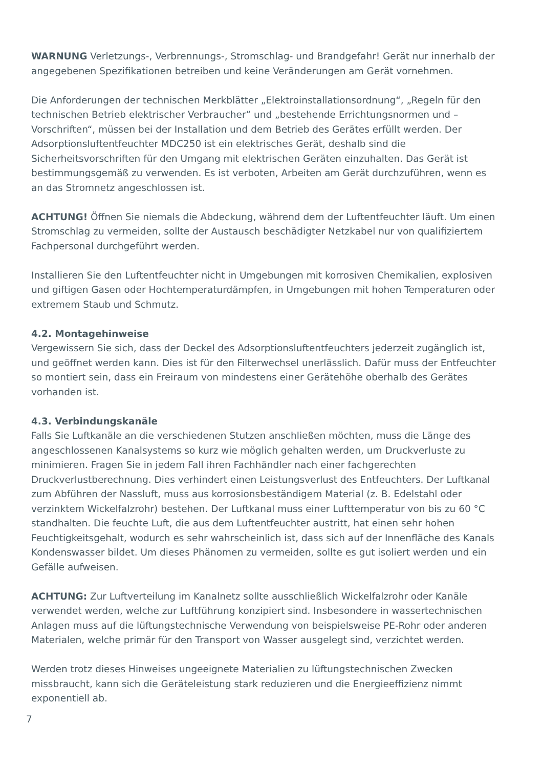WARNUNG Verletzungs-, Verbrennungs-, Stromschlag- und Brandgefahr! Gerät nur innerhalb der angegebenen Spezifikationen betreiben und keine Veränderungen am Gerät vornehmen.
Die Anforderungen der technischen Merkblätter „Elektroinstallationsordnung“, „Regeln für den technischen Betrieb elektrischer Verbraucher“ und „bestehende Errichtungsnormen und –Vorschriften“, müssen bei der Installation und dem Betrieb des Gerätes erfüllt werden. Der Adsorptionsluftentfeuchter MDC250 ist ein elektrisches Gerät, deshalb sind die Sicherheitsvorschriften für den Umgang mit elektrischen Geräten einzuhalten. Das Gerät ist bestimmungsgemäß zu verwenden. Es ist verboten, Arbeiten am Gerät durchzuführen, wenn es an das Stromnetz angeschlossen ist.
ACHTUNG! Öffnen Sie niemals die Abdeckung, während dem der Luftentfeuchter läuft. Um einen Stromschlag zu vermeiden, sollte der Austausch beschädigter Netzkabel nur von qualifiziertem Fachpersonal durchgeführt werden.
Installieren Sie den Luftentfeuchter nicht in Umgebungen mit korrosiven Chemikalien, explosiven und giftigen Gasen oder Hochtemperaturdämpfen, in Umgebungen mit hohen Temperaturen oder extremem Staub und Schmutz.
4.2. Montagehinweise
Vergewissern Sie sich, dass der Deckel des Adsorptionsluftentfeuchters jederzeit zugänglich ist, und geöffnet werden kann. Dies ist für den Filterwechsel unerlässlich. Dafür muss der Entfeuchter so montiert sein, dass ein Freiraum von mindestens einer Gerätehöhe oberhalb des Gerätes vorhanden ist.
4.3. Verbindungskanäle
Falls Sie Luftkanäle an die verschiedenen Stutzen anschließen möchten, muss die Länge des angeschlossenen Kanalsystems so kurz wie möglich gehalten werden, um Druckverluste zu minimieren. Fragen Sie in jedem Fall ihren Fachhändler nach einer fachgerechten Druckverlustberechnung. Dies verhindert einen Leistungsverlust des Entfeuchters. Der Luftkanal zum Abführen der Nassluft, muss aus korrosionsbeständigem Material (z. B. Edelstahl oder verzinktem Wickelfalzrohr) bestehen. Der Luftkanal muss einer Lufttemperatur von bis zu 60 °C standhalten. Die feuchte Luft, die aus dem Luftentfeuchter austritt, hat einen sehr hohen Feuchtigkeitsgehalt, wodurch es sehr wahrscheinlich ist, dass sich auf der Innenfläche des Kanals Kondenswasser bildet. Um dieses Phänomen zu vermeiden, sollte es gut isoliert werden und ein Gefälle aufweisen.
ACHTUNG: Zur Luftverteilung im Kanalnetz sollte ausschließlich Wickelfalzrohr oder Kanäle verwendet werden, welche zur Luftführung konzipiert sind. Insbesondere in wassertechnischen Anlagen muss auf die lüftungstechnische Verwendung von beispielsweise PE-Rohr oder anderen Materialen, welche primär für den Transport von Wasser ausgelegt sind, verzichtet werden.
Werden trotz dieses Hinweises ungeeignete Materialien zu lüftungstechnischen Zwecken missbraucht, kann sich die Geräteleistung stark reduzieren und die Energieeffizienz nimmt exponentiell ab.
7